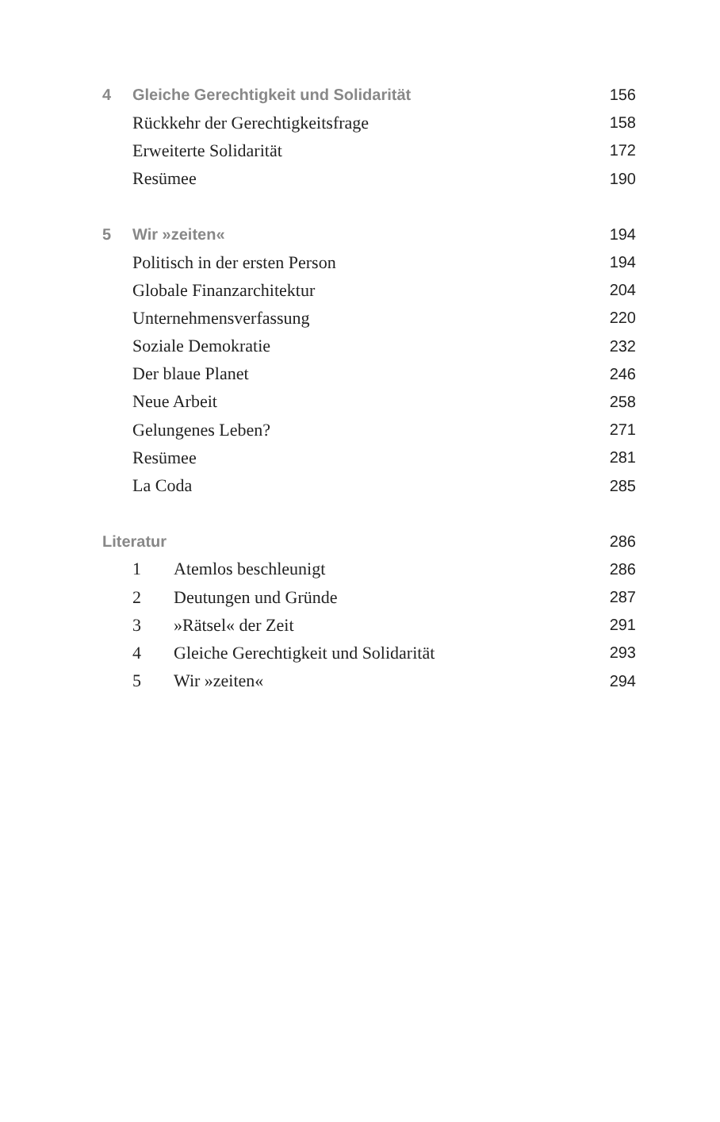4 Gleiche Gerechtigkeit und Solidarität 156
Rückkehr der Gerechtigkeitsfrage 158
Erweiterte Solidarität 172
Resümee 190
5 Wir »zeiten« 194
Politisch in der ersten Person 194
Globale Finanzarchitektur 204
Unternehmensverfassung 220
Soziale Demokratie 232
Der blaue Planet 246
Neue Arbeit 258
Gelungenes Leben? 271
Resümee 281
La Coda 285
Literatur 286
1 Atemlos beschleunigt 286
2 Deutungen und Gründe 287
3 »Rätsel« der Zeit 291
4 Gleiche Gerechtigkeit und Solidarität 293
5 Wir »zeiten« 294